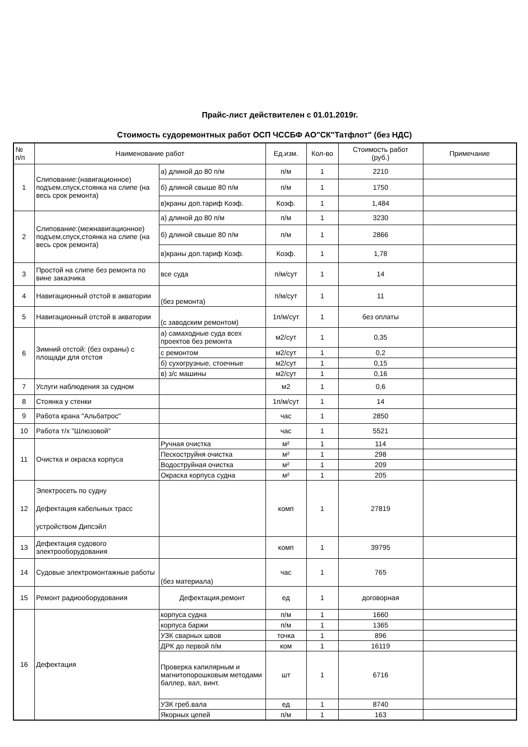Прайс-лист действителен с 01.01.2019г.
Стоимость судоремонтных работ ОСП ЧССБФ АО"СК"Татфлот" (без НДС)
| № п/п | Наименование работ | | Ед.изм. | Кол-во | Стоимость работ (руб.) | Примечание |
| --- | --- | --- | --- | --- | --- | --- |
| 1 | Слипование:(навигационное) подъем,спуск,стоянка на слипе (на весь срок ремонта) | а) длиной до 80 п/м | п/м | 1 | 2210 | |
| | | б) длиной свыше 80 п/м | п/м | 1 | 1750 | |
| | | в)краны доп.тариф Коэф. | Коэф. | 1 | 1,484 | |
| 2 | Слипование:(межнавигационное) подъем,спуск,стоянка на слипе (на весь срок ремонта) | а) длиной до 80 п/м | п/м | 1 | 3230 | |
| | | б) длиной свыше 80 п/м | п/м | 1 | 2866 | |
| | | в)краны доп.тариф Коэф. | Коэф. | 1 | 1,78 | |
| 3 | Простой на слипе без ремонта по вине заказчика | все суда | п/м/сут | 1 | 14 | |
| 4 | Навигационный отстой в акватории | (без ремонта) | п/м/сут | 1 | 11 | |
| 5 | Навигационный отстой в акватории | (с заводским ремонтом) | 1п/м/сут | 1 | без оплаты | |
| 6 | Зимний отстой: (без охраны) с площади для отстоя | а) самаходные суда всех проектов без ремонта | м2/сут | 1 | 0,35 | |
| | | с ремонтом | м2/сут | 1 | 0,2 | |
| | | б) сухогрузные, стоечные | м2/сут | 1 | 0,15 | |
| | | в) з/с машины | м2/сут | 1 | 0,16 | |
| 7 | Услуги наблюдения за судном | | м2 | 1 | 0,6 | |
| 8 | Стоянка у стенки | | 1п/м/сут | 1 | 14 | |
| 9 | Работа крана "Альбатрос" | | час | 1 | 2850 | |
| 10 | Работа т/х "Шлюзовой" | | час | 1 | 5521 | |
| 11 | Очистка и окраска корпуса | Ручная очистка | м² | 1 | 114 | |
| | | Пескоструйня очистка | м² | 1 | 298 | |
| | | Водоструйная очистка | м² | 1 | 209 | |
| | | Окраска корпуса судна | м² | 1 | 205 | |
| 12 | Электросеть по судну Дефектация кабельных трасс устройством Дипсэйл | | комп | 1 | 27819 | |
| 13 | Дефектация судового электрооборудования | | комп | 1 | 39795 | |
| 14 | Судовые электромонтажные работы | (без материала) | час | 1 | 765 | |
| 15 | Ремонт радиооборудования | Дефектация,ремонт | ед | 1 | договорная | |
| 16 | Дефектация | корпуса судна | п/м | 1 | 1660 | |
| | | корпуса баржи | п/м | 1 | 1365 | |
| | | УЗК сварных швов | точка | 1 | 896 | |
| | | ДРК до первой п/м | ком | 1 | 16119 | |
| | | Проверка капилярным и магнитопорошковым методами баллер, вал, винт. | шт | 1 | 6716 | |
| | | УЗК греб.вала | ед | 1 | 8740 | |
| | | Якорных цепей | п/м | 1 | 163 | |